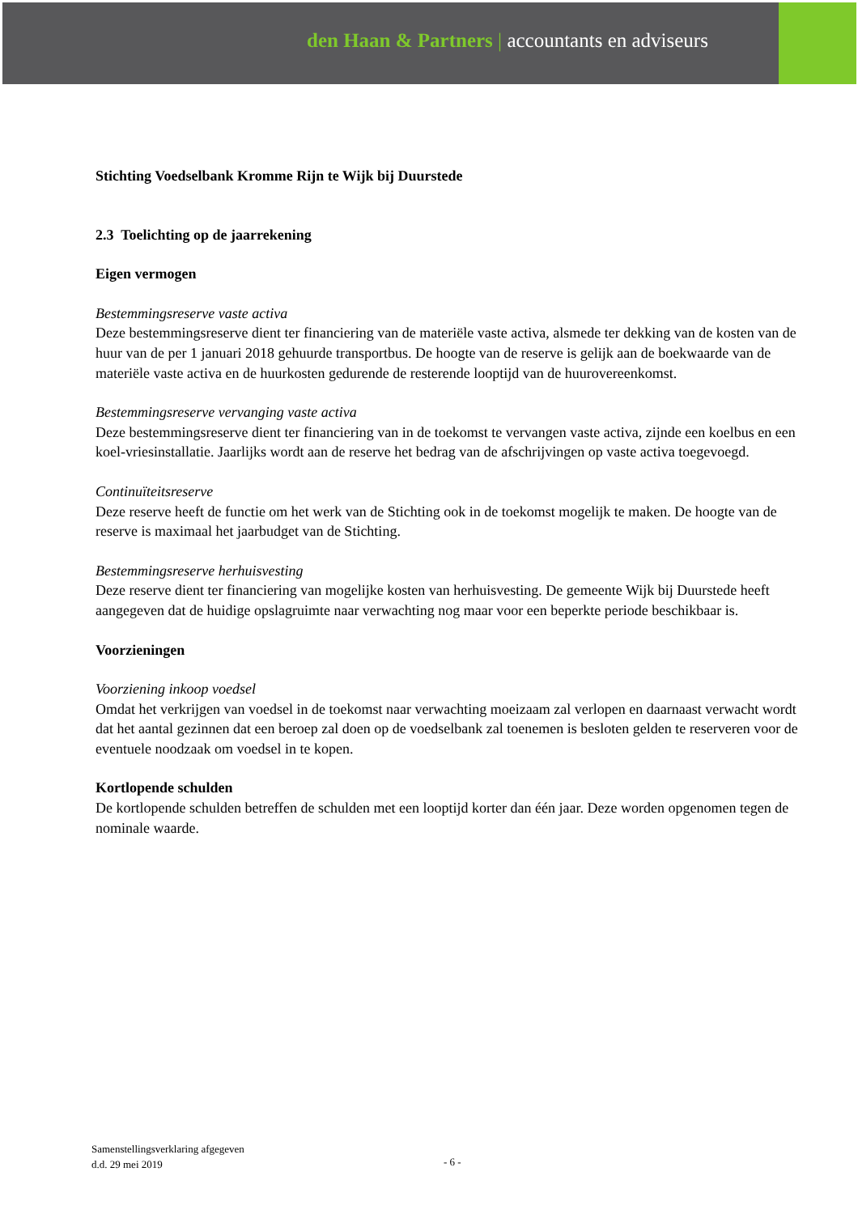den Haan & Partners | accountants en adviseurs
Stichting Voedselbank Kromme Rijn te Wijk bij Duurstede
2.3 Toelichting op de jaarrekening
Eigen vermogen
Bestemmingsreserve vaste activa
Deze bestemmingsreserve dient ter financiering van de materiële vaste activa, alsmede ter dekking van de kosten van de huur van de per 1 januari 2018 gehuurde transportbus. De hoogte van de reserve is gelijk aan de boekwaarde van de materiële vaste activa en de huurkosten gedurende de resterende looptijd van de huurovereenkomst.
Bestemmingsreserve vervanging vaste activa
Deze bestemmingsreserve dient ter financiering van in de toekomst te vervangen vaste activa, zijnde een koelbus en een koel-vriesinstallatie. Jaarlijks wordt aan de reserve het bedrag van de afschrijvingen op vaste activa toegevoegd.
Continuïteitsreserve
Deze reserve heeft de functie om het werk van de Stichting ook in de toekomst mogelijk te maken. De hoogte van de reserve is maximaal het jaarbudget van de Stichting.
Bestemmingsreserve herhuisvesting
Deze reserve dient ter financiering van mogelijke kosten van herhuisvesting. De gemeente Wijk bij Duurstede heeft aangegeven dat de huidige opslagruimte naar verwachting nog maar voor een beperkte periode beschikbaar is.
Voorzieningen
Voorziening inkoop voedsel
Omdat het verkrijgen van voedsel in de toekomst naar verwachting moeizaam zal verlopen en daarnaast verwacht wordt dat het aantal gezinnen dat een beroep zal doen op de voedselbank zal toenemen is besloten gelden te reserveren voor de eventuele noodzaak om voedsel in te kopen.
Kortlopende schulden
De kortlopende schulden betreffen de schulden met een looptijd korter dan één jaar. Deze worden opgenomen tegen de nominale waarde.
Samenstellingsverklaring afgegeven
d.d. 29 mei 2019
- 6 -